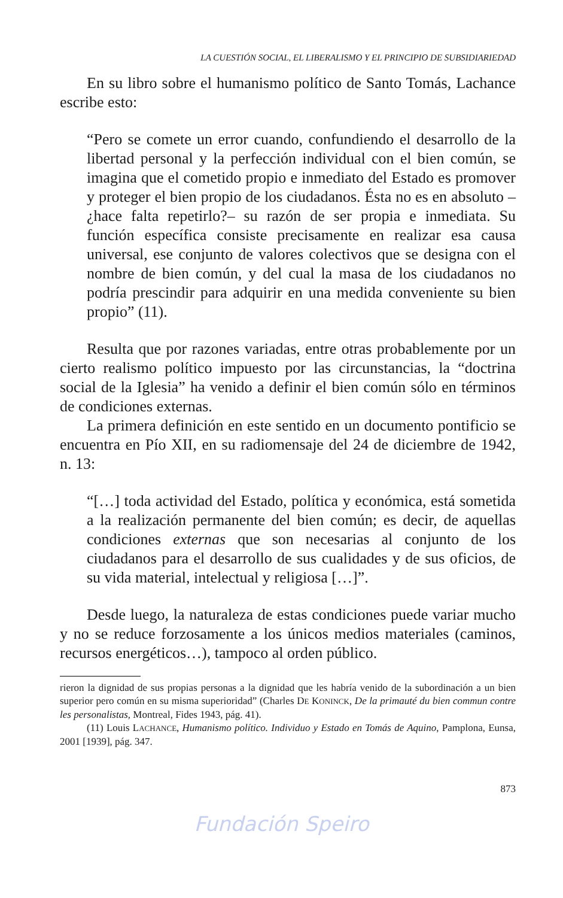LA CUESTIÓN SOCIAL, EL LIBERALISMO Y EL PRINCIPIO DE SUBSIDIARIEDAD
En su libro sobre el humanismo político de Santo Tomás, Lachance escribe esto:
“Pero se comete un error cuando, confundiendo el desarrollo de la libertad personal y la perfección individual con el bien común, se imagina que el cometido propio e inmediato del Estado es promover y proteger el bien propio de los ciudadanos. Ésta no es en absoluto –¿hace falta repetirlo?– su razón de ser propia e inmediata. Su función específica consiste precisamente en realizar esa causa universal, ese conjunto de valores colectivos que se designa con el nombre de bien común, y del cual la masa de los ciudadanos no podría prescindir para adquirir en una medida conveniente su bien propio” (11).
Resulta que por razones variadas, entre otras probablemente por un cierto realismo político impuesto por las circunstancias, la “doctrina social de la Iglesia” ha venido a definir el bien común sólo en términos de condiciones externas.
La primera definición en este sentido en un documento pontificio se encuentra en Pío XII, en su radiomensaje del 24 de diciembre de 1942, n. 13:
“[…] toda actividad del Estado, política y económica, está sometida a la realización permanente del bien común; es decir, de aquellas condiciones externas que son necesarias al conjunto de los ciudadanos para el desarrollo de sus cualidades y de sus oficios, de su vida material, intelectual y religiosa […]”.
Desde luego, la naturaleza de estas condiciones puede variar mucho y no se reduce forzosamente a los únicos medios materiales (caminos, recursos energéticos…), tampoco al orden público.
rieron la dignidad de sus propias personas a la dignidad que les habría venido de la subordinación a un bien superior pero común en su misma superioridad” (Charles DE KONINCK, De la primauté du bien commun contre les personalistas, Montreal, Fides 1943, pág. 41).
(11) Louis LACHANCE, Humanismo político. Individuo y Estado en Tomás de Aquino, Pamplona, Eunsa, 2001 [1939], pág. 347.
873
Fundación Speiro